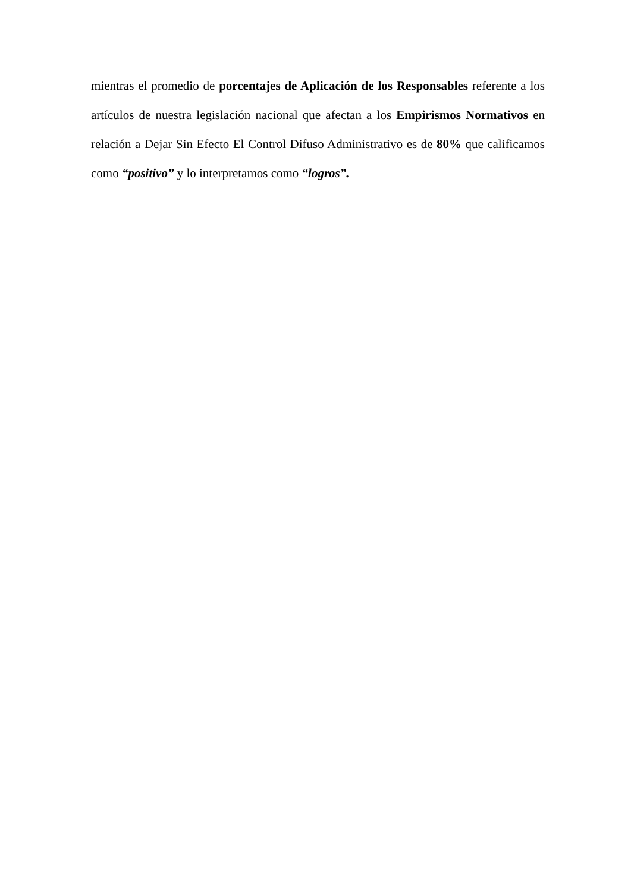mientras el promedio de porcentajes de Aplicación de los Responsables referente a los artículos de nuestra legislación nacional que afectan a los Empirismos Normativos en relación a Dejar Sin Efecto El Control Difuso Administrativo es de 80% que calificamos como “positivo” y lo interpretamos como “logros”.